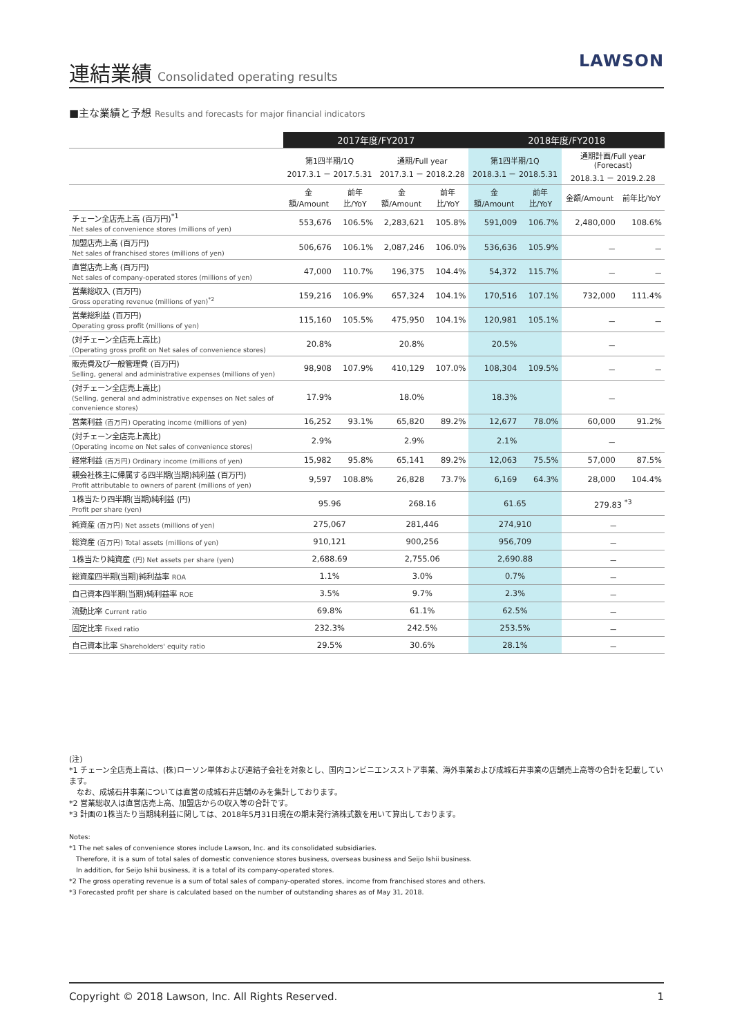連結業績
Consolidated operating results
LAWSON
■主な業績と予想 Results and forecasts for major financial indicators
| | 2017年度/FY2017 | | | | 2018年度/FY2018 | | | |
| --- | --- | --- | --- | --- | --- | --- | --- | --- |
| | 第1四半期/1Q 2017.3.1 － 2017.5.31 | | 通期/Full year 2017.3.1 － 2018.2.28 | | 第1四半期/1Q 2018.3.1 － 2018.5.31 | | 通期計画/Full year (Forecast) 2018.3.1 － 2019.2.28 | |
| | 金額/Amount | 前年比/YoY | 金額/Amount | 前年比/YoY | 金額/Amount | 前年比/YoY | 金額/Amount | 前年比/YoY |
| チェーン全店売上高 (百万円)<sup>*1</sup> Net sales of convenience stores (millions of yen) | 553,676 | 106.5% | 2,283,621 | 105.8% | 591,009 | 106.7% | 2,480,000 | 108.6% |
| 加盟店売上高 (百万円) Net sales of franchised stores (millions of yen) | 506,676 | 106.1% | 2,087,246 | 106.0% | 536,636 | 105.9% | － | － |
| 直営店売上高 (百万円) Net sales of company-operated stores (millions of yen) | 47,000 | 110.7% | 196,375 | 104.4% | 54,372 | 115.7% | － | － |
| 営業総収入 (百万円) Gross operating revenue (millions of yen)<sup>*2</sup> | 159,216 | 106.9% | 657,324 | 104.1% | 170,516 | 107.1% | 732,000 | 111.4% |
| 営業総利益 (百万円) Operating gross profit (millions of yen) | 115,160 | 105.5% | 475,950 | 104.1% | 120,981 | 105.1% | － | － |
| (対チェーン全店売上高比) (Operating gross profit on Net sales of convenience stores) | 20.8% | | 20.8% | | 20.5% | | － | |
| 販売費及び一般管理費 (百万円) Selling, general and administrative expenses (millions of yen) | 98,908 | 107.9% | 410,129 | 107.0% | 108,304 | 109.5% | － | － |
| (対チェーン全店売上高比) (Selling, general and administrative expenses on Net sales of convenience stores) | 17.9% | | 18.0% | | 18.3% | | － | |
| 営業利益 (百万円) Operating income (millions of yen) | 16,252 | 93.1% | 65,820 | 89.2% | 12,677 | 78.0% | 60,000 | 91.2% |
| (対チェーン全店売上高比) (Operating income on Net sales of convenience stores) | 2.9% | | 2.9% | | 2.1% | | － | |
| 経常利益 (百万円) Ordinary income (millions of yen) | 15,982 | 95.8% | 65,141 | 89.2% | 12,063 | 75.5% | 57,000 | 87.5% |
| 親会社株主に帰属する四半期(当期)純利益 (百万円) Profit attributable to owners of parent (millions of yen) | 9,597 | 108.8% | 26,828 | 73.7% | 6,169 | 64.3% | 28,000 | 104.4% |
| 1株当たり四半期(当期)純利益 (円) Profit per share (yen) | 95.96 | | 268.16 | | 61.65 | | 279.83 <sup>*3</sup> | |
| 純資産 (百万円) Net assets (millions of yen) | 275,067 | | 281,446 | | 274,910 | | － | |
| 総資産 (百万円) Total assets (millions of yen) | 910,121 | | 900,256 | | 956,709 | | － | |
| 1株当たり純資産 (円) Net assets per share (yen) | 2,688.69 | | 2,755.06 | | 2,690.88 | | － | |
| 総資産四半期(当期)純利益率 ROA | 1.1% | | 3.0% | | 0.7% | | － | |
| 自己資本四半期(当期)純利益率 ROE | 3.5% | | 9.7% | | 2.3% | | － | |
| 流動比率 Current ratio | 69.8% | | 61.1% | | 62.5% | | － | |
| 固定比率 Fixed ratio | 232.3% | | 242.5% | | 253.5% | | － | |
| 自己資本比率 Shareholders' equity ratio | 29.5% | | 30.6% | | 28.1% | | － | |
(注)
*1 チェーン全店売上高は、(株)ローソン単体および連結子会社を対象とし、国内コンビニエンスストア事業、海外事業および成城石井事業の店舗売上高等の合計を記載しています。
　なお、成城石井事業については直営の成城石井店舗のみを集計しております。
*2 営業総収入は直営店売上高、加盟店からの収入等の合計です。
*3 計画の1株当たり当期純利益に関しては、2018年5月31日現在の期末発行済株式数を用いて算出しております。
Notes:
*1 The net sales of convenience stores include Lawson, Inc. and its consolidated subsidiaries.
　Therefore, it is a sum of total sales of domestic convenience stores business, overseas business and Seijo Ishii business.
　In addition, for Seijo Ishii business, it is a total of its company-operated stores.
*2 The gross operating revenue is a sum of total sales of company-operated stores, income from franchised stores and others.
*3 Forecasted profit per share is calculated based on the number of outstanding shares as of May 31, 2018.
Copyright © 2018 Lawson, Inc. All Rights Reserved. 1